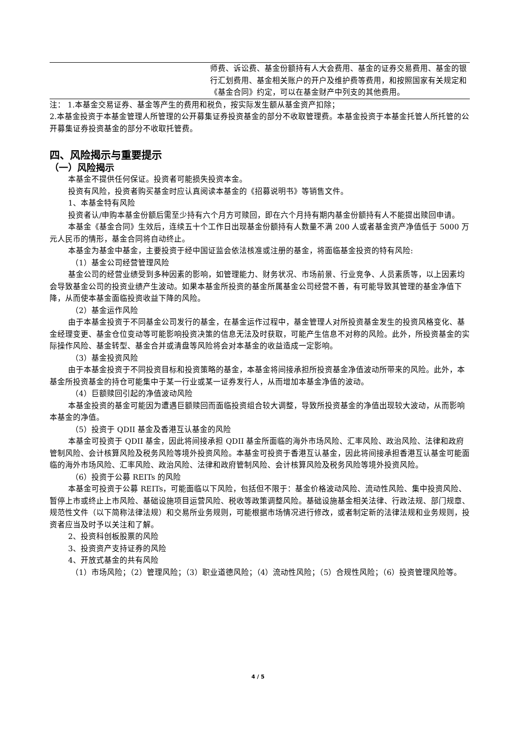| | 师费、诉讼费、基金份额持有人大会费用、基金的证券交易费用、基金的银行汇划费用、基金相关账户的开户及维护费等费用，和按照国家有关规定和《基金合同》约定，可以在基金财产中列支的其他费用。 |
注： 1.本基金交易证券、基金等产生的费用和税负，按实际发生额从基金资产扣除；
2.本基金投资于本基金管理人所管理的公开募集证券投资基金的部分不收取管理费。本基金投资于本基金托管人所托管的公开募集证券投资基金的部分不收取托管费。
四、风险揭示与重要提示
（一）风险揭示
本基金不提供任何保证。投资者可能损失投资本金。
投资有风险，投资者购买基金时应认真阅读本基金的《招募说明书》等销售文件。
1、本基金特有风险
投资者认/申购本基金份额后需至少持有六个月方可赎回，即在六个月持有期内基金份额持有人不能提出赎回申请。
本基金《基金合同》生效后，连续五十个工作日出现基金份额持有人数量不满 200 人或者基金资产净值低于 5000 万元人民币的情形，基金合同将自动终止。
本基金为基金中基金，主要投资于经中国证监会依法核准或注册的基金，将面临基金投资的特有风险:
（1）基金公司经营管理风险
基金公司的经营业绩受到多种因素的影响，如管理能力、财务状况、市场前景、行业竞争、人员素质等，以上因素均会导致基金公司的投资业绩产生波动。如果本基金所投资的基金所属基金公司经营不善，有可能导致其管理的基金净值下降，从而使本基金面临投资收益下降的风险。
（2）基金运作风险
由于本基金投资于不同基金公司发行的基金，在基金运作过程中，基金管理人对所投资基金发生的投资风格变化、基金经理变更、基金仓位变动等可能影响投资决策的信息无法及时获取，可能产生信息不对称的风险。此外，所投资基金的实际操作风险、基金转型、基金合并或清盘等风险将会对本基金的收益造成一定影响。
（3）基金投资风险
由于本基金投资于不同投资目标和投资策略的基金，本基金将间接承担所投资基金净值波动所带来的风险。此外，本基金所投资基金的持仓可能集中于某一行业或某一证券发行人，从而增加本基金净值的波动。
（4）巨额赎回引起的净值波动风险
本基金投资的基金可能因为遭遇巨额赎回而面临投资组合较大调整，导致所投资基金的净值出现较大波动，从而影响本基金的净值。
（5）投资于 QDII 基金及香港互认基金的风险
本基金可投资于 QDII 基金，因此将间接承担 QDII 基金所面临的海外市场风险、汇率风险、政治风险、法律和政府管制风险、会计核算风险及税务风险等境外投资风险。本基金可投资于香港互认基金，因此将间接承担香港互认基金可能面临的海外市场风险、汇率风险、政治风险、法律和政府管制风险、会计核算风险及税务风险等境外投资风险。
（6）投资于公募 REITs 的风险
本基金可投资于公募 REITs，可能面临以下风险，包括但不限于：基金价格波动风险、流动性风险、集中投资风险、暂停上市或终止上市风险、基础设施项目运营风险、税收等政策调整风险。基础设施基金相关法律、行政法规、部门规章、规范性文件（以下简称法律法规）和交易所业务规则，可能根据市场情况进行修改，或者制定新的法律法规和业务规则，投资者应当及时予以关注和了解。
2、投资科创板股票的风险
3、投资资产支持证券的风险
4、开放式基金的共有风险
（1）市场风险；（2）管理风险；（3）职业道德风险；（4）流动性风险；（5）合规性风险；（6）投资管理风险等。
4 / 5